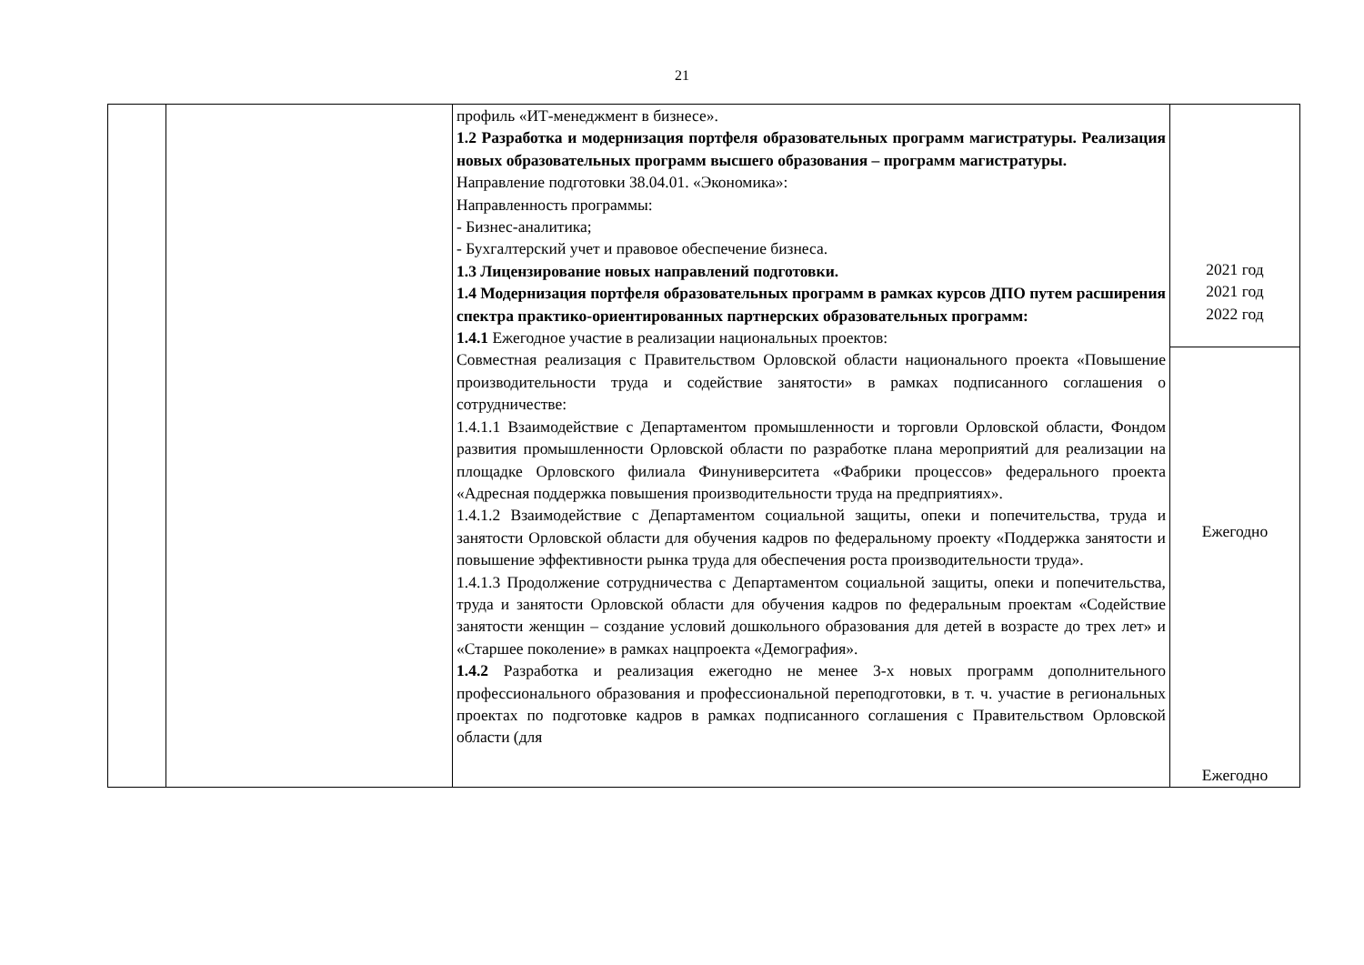21
| | | профиль «ИТ-менеджмент в бизнесе». 1.2 Разработка и модернизация портфеля образовательных программ магистратуры. Реализация новых образовательных программ высшего образования – программ магистратуры. Направление подготовки 38.04.01. «Экономика»: Направленность программы: - Бизнес-аналитика; - Бухгалтерский учет и правовое обеспечение бизнеса. 1.3 Лицензирование новых направлений подготовки. 1.4 Модернизация портфеля образовательных программ в рамках курсов ДПО путем расширения спектра практико-ориентированных партнерских образовательных программ: 1.4.1 Ежегодное участие в реализации национальных проектов: Совместная реализация с Правительством Орловской области национального проекта «Повышение производительности труда и содействие занятости» в рамках подписанного соглашения о сотрудничестве: 1.4.1.1 Взаимодействие с Департаментом промышленности и торговли Орловской области, Фондом развития промышленности Орловской области по разработке плана мероприятий для реализации на площадке Орловского филиала Финуниверситета «Фабрики процессов» федерального проекта «Адресная поддержка повышения производительности труда на предприятиях». 1.4.1.2 Взаимодействие с Департаментом социальной защиты, опеки и попечительства, труда и занятости Орловской области для обучения кадров по федеральному проекту «Поддержка занятости и повышение эффективности рынка труда для обеспечения роста производительности труда». 1.4.1.3 Продолжение сотрудничества с Департаментом социальной защиты, опеки и попечительства, труда и занятости Орловской области для обучения кадров по федеральным проектам «Содействие занятости женщин – создание условий дошкольного образования для детей в возрасте до трех лет» и «Старшее поколение» в рамках нацпроекта «Демография». 1.4.2 Разработка и реализация ежегодно не менее 3-х новых программ дополнительного профессионального образования и профессиональной переподготовки, в т. ч. участие в региональных проектах по подготовке кадров в рамках подписанного соглашения с Правительством Орловской области (для | 2021 год 2021 год 2022 год |
| | | | Ежегодно Ежегодно |